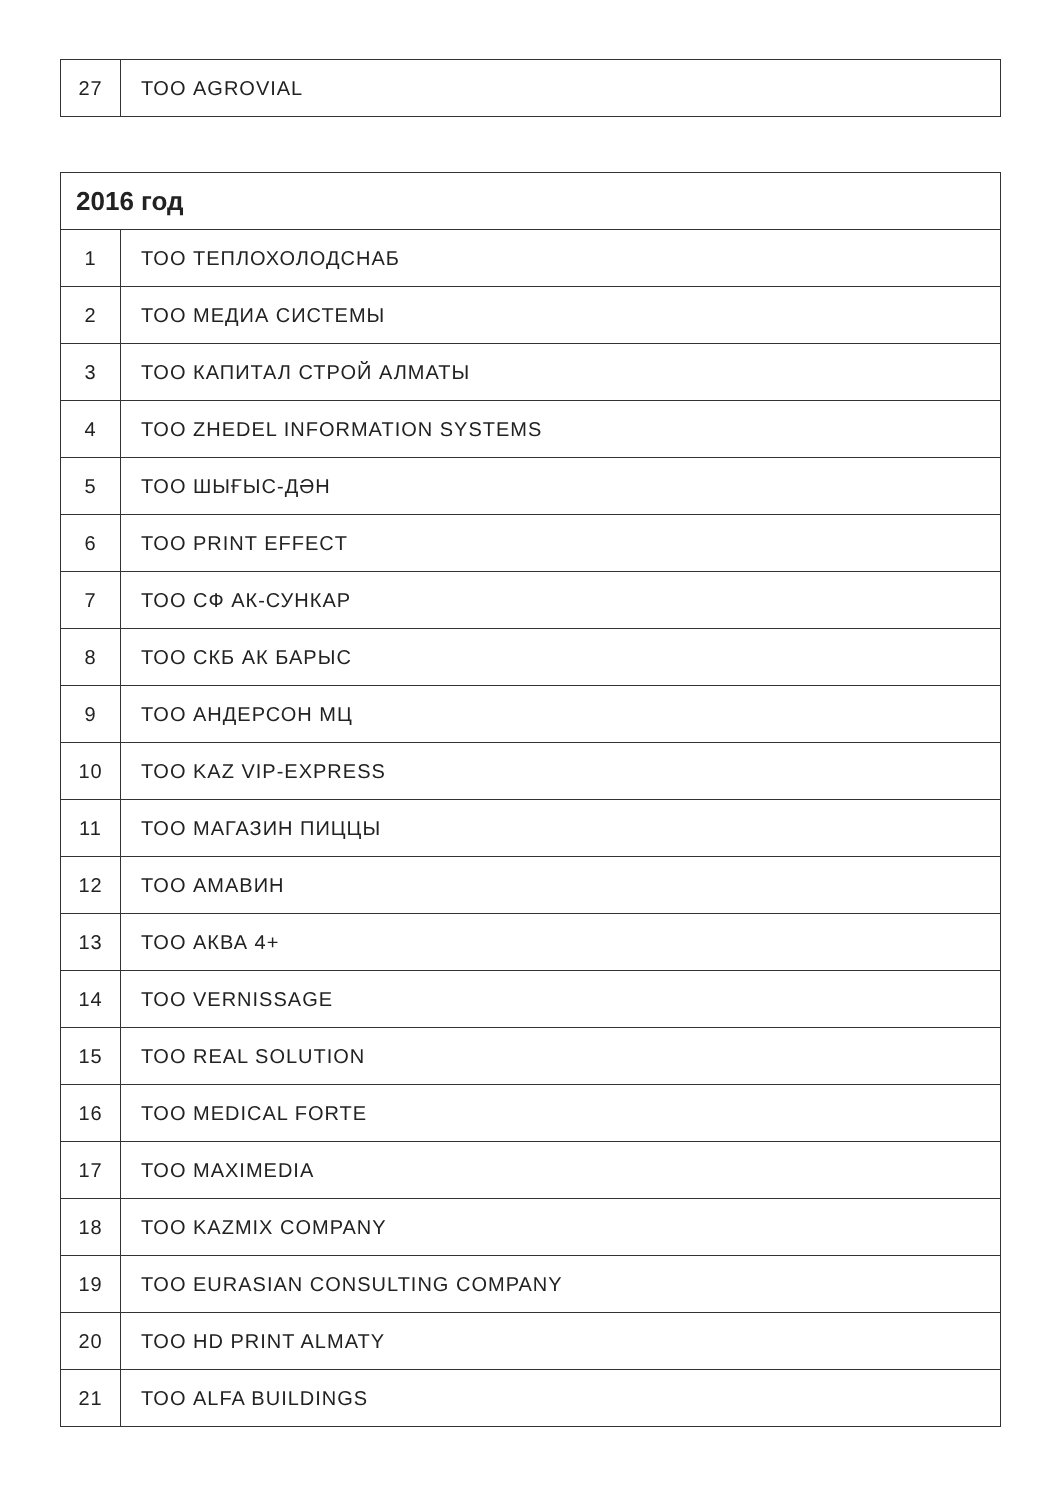| 27 | ТОО AGROVIAL |
| 2016 год | |
| --- | --- |
| 1 | ТОО ТЕПЛОХОЛОДСНАБ |
| 2 | ТОО МЕДИА СИСТЕМЫ |
| 3 | ТОО КАПИТАЛ СТРОЙ АЛМАТЫ |
| 4 | ТОО ZHEDEL INFORMATION SYSTEMS |
| 5 | ТОО ШЫҒЫС-ДӘН |
| 6 | ТОО PRINT EFFECT |
| 7 | ТОО СФ АК-СУНКАР |
| 8 | ТОО СКБ АК БАРЫС |
| 9 | ТОО АНДЕРСОН МЦ |
| 10 | ТОО KAZ VIP-EXPRESS |
| 11 | ТОО МАГАЗИН ПИЦЦЫ |
| 12 | ТОО АМАВИН |
| 13 | ТОО АКВА 4+ |
| 14 | ТОО VERNISSAGE |
| 15 | ТОО REAL SOLUTION |
| 16 | ТОО MEDICAL FORTE |
| 17 | ТОО MAXIMEDIA |
| 18 | ТОО KAZMIX COMPANY |
| 19 | ТОО EURASIAN CONSULTING COMPANY |
| 20 | ТОО HD PRINT ALMATY |
| 21 | ТОО ALFA BUILDINGS |